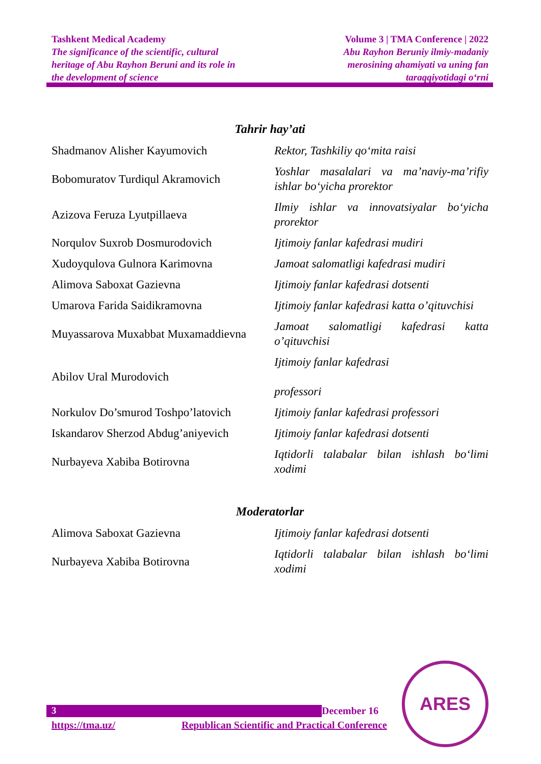Tashkent Medical Academy
The significance of the scientific, cultural
heritage of Abu Rayhon Beruni and its role in
the development of science
Volume 3 | TMA Conference | 2022
Abu Rayhon Beruniy ilmiy-madaniy
merosining ahamiyati va uning fan
taraqqiyotidagi o‘rni
Tahrir hay’ati
| Shadmanov Alisher Kayumovich | Rektor, Tashkiliy qo‘mita raisi |
| Bobomuratov Turdiqul Akramovich | Yoshlar masalalari va ma’naviy-ma’rifiy ishlar bo‘yicha prorektor |
| Azizova Feruza Lyutpillaeva | Ilmiy ishlar va innovatsiyalar bo‘yicha prorektor |
| Norqulov Suxrob Dosmurodovich | Ijtimoiy fanlar kafedrasi mudiri |
| Xudoyqulova Gulnora Karimovna | Jamoat salomatligi kafedrasi mudiri |
| Alimova Saboxat Gazievna | Ijtimoiy fanlar kafedrasi dotsenti |
| Umarova Farida Saidikramovna | Ijtimoiy fanlar kafedrasi katta o’qituvchisi |
| Muyassarova Muxabbat Muxamaddievna | Jamoat salomatligi kafedrasi katta o’qituvchisi |
| Abilov Ural Murodovich | Ijtimoiy fanlar kafedrasi professori |
| Norkulov Do’smurod Toshpo’latovich | Ijtimoiy fanlar kafedrasi professori |
| Iskandarov Sherzod Abdug’aniyevich | Ijtimoiy fanlar kafedrasi dotsenti |
| Nurbayeva Xabiba Botirovna | Iqtidorli talabalar bilan ishlash bo‘limi xodimi |
Moderatorlar
| Alimova Saboxat Gazievna | Ijtimoiy fanlar kafedrasi dotsenti |
| Nurbayeva Xabiba Botirovna | Iqtidorli talabalar bilan ishlash bo‘limi xodimi |
3
December 16
https://tma.uz/ Republican Scientific and Practical Conference
ARES